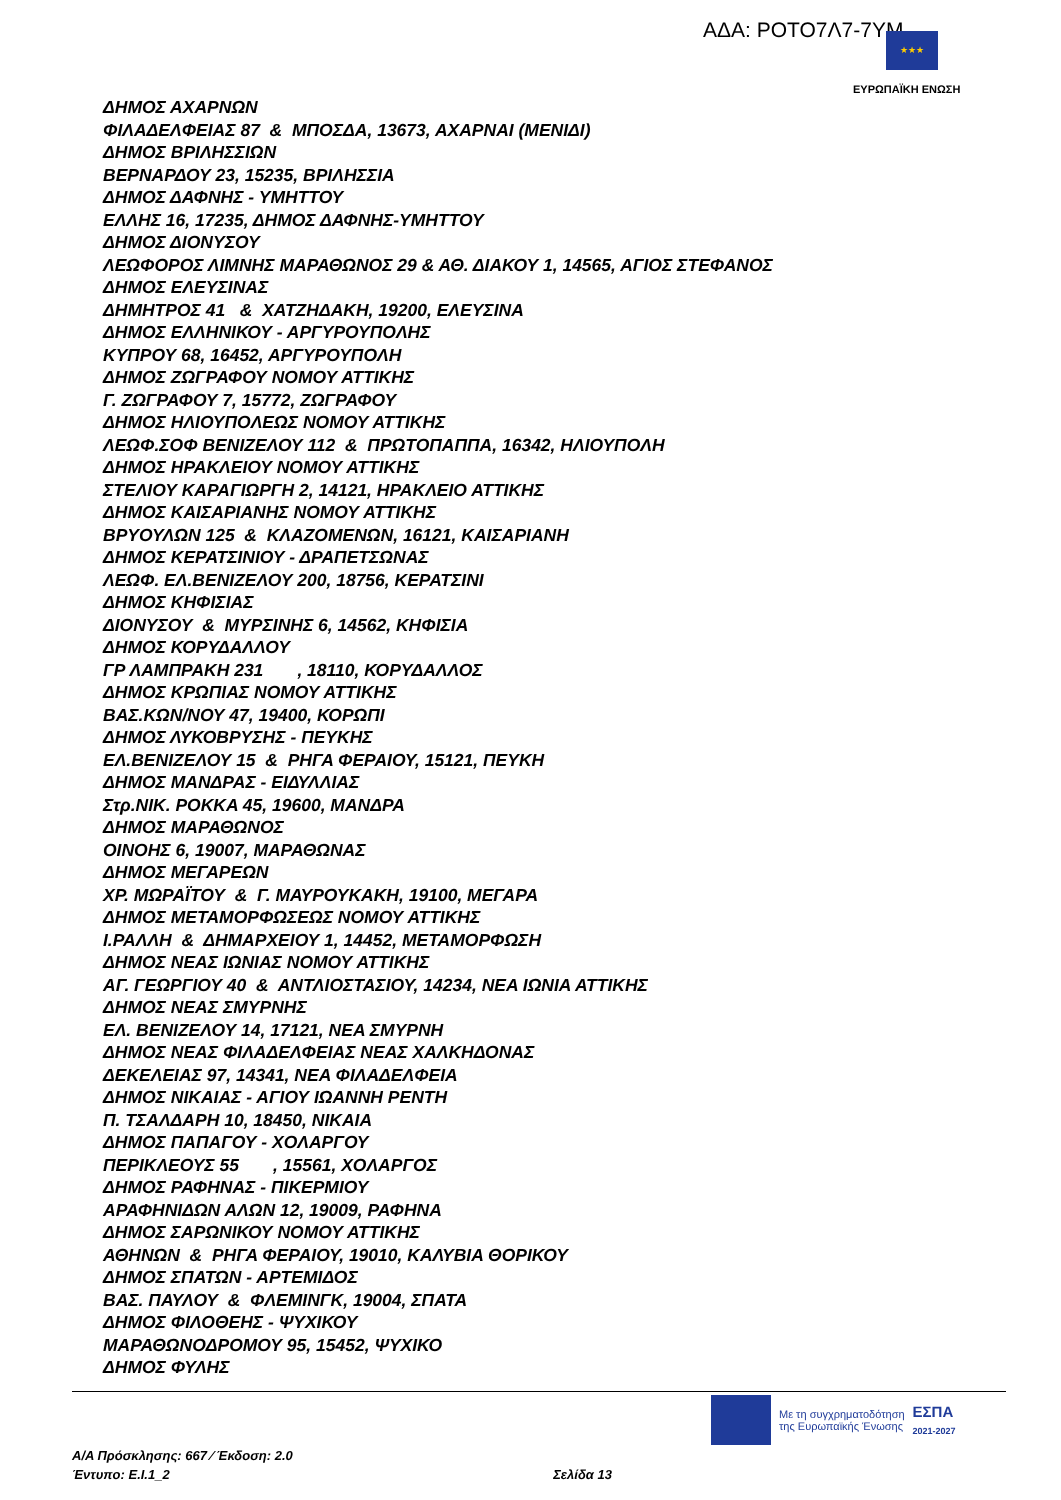ΑΔΑ: ΡΟΤΟ7Λ7-7ΥΜ ★★★
ΕΥΡΩΠΑΪΚΗ ΕΝΩΣΗ
ΔΗΜΟΣ ΑΧΑΡΝΩΝ
ΦΙΛΑΔΕΛΦΕΙΑΣ 87 & ΜΠΟΣΔΑ, 13673, ΑΧΑΡΝΑΙ (ΜΕΝΙΔΙ)
ΔΗΜΟΣ ΒΡΙΛΗΣΣΙΩΝ
ΒΕΡΝΑΡΔΟΥ 23, 15235, ΒΡΙΛΗΣΣΙΑ
ΔΗΜΟΣ ΔΑΦΝΗΣ - ΥΜΗΤΤΟΥ
ΕΛΛΗΣ 16, 17235, ΔΗΜΟΣ ΔΑΦΝΗΣ-ΥΜΗΤΤΟΥ
ΔΗΜΟΣ ΔΙΟΝΥΣΟΥ
ΛΕΩΦΟΡΟΣ ΛΙΜΝΗΣ ΜΑΡΑΘΩΝΟΣ 29 & ΑΘ. ΔΙΑΚΟΥ 1, 14565, ΑΓΙΟΣ ΣΤΕΦΑΝΟΣ
ΔΗΜΟΣ ΕΛΕΥΣΙΝΑΣ
ΔΗΜΗΤΡΟΣ 41 & ΧΑΤΖΗΔΑΚΗ, 19200, ΕΛΕΥΣΙΝΑ
ΔΗΜΟΣ ΕΛΛΗΝΙΚΟΥ - ΑΡΓΥΡΟΥΠΟΛΗΣ
ΚΥΠΡΟΥ 68, 16452, ΑΡΓΥΡΟΥΠΟΛΗ
ΔΗΜΟΣ ΖΩΓΡΑΦΟΥ ΝΟΜΟΥ ΑΤΤΙΚΗΣ
Γ. ΖΩΓΡΑΦΟΥ 7, 15772, ΖΩΓΡΑΦΟΥ
ΔΗΜΟΣ ΗΛΙΟΥΠΟΛΕΩΣ ΝΟΜΟΥ ΑΤΤΙΚΗΣ
ΛΕΩΦ.ΣΟΦ ΒΕΝΙΖΕΛΟΥ 112 & ΠΡΩΤΟΠΑΠΠΑ, 16342, ΗΛΙΟΥΠΟΛΗ
ΔΗΜΟΣ ΗΡΑΚΛΕΙΟΥ ΝΟΜΟΥ ΑΤΤΙΚΗΣ
ΣΤΕΛΙΟΥ ΚΑΡΑΓΙΩΡΓΗ 2, 14121, ΗΡΑΚΛΕΙΟ ΑΤΤΙΚΗΣ
ΔΗΜΟΣ ΚΑΙΣΑΡΙΑΝΗΣ ΝΟΜΟΥ ΑΤΤΙΚΗΣ
ΒΡΥΟΥΛΩΝ 125 & ΚΛΑΖΟΜΕΝΩΝ, 16121, ΚΑΙΣΑΡΙΑΝΗ
ΔΗΜΟΣ ΚΕΡΑΤΣΙΝΙΟΥ - ΔΡΑΠΕΤΣΩΝΑΣ
ΛΕΩΦ. ΕΛ.ΒΕΝΙΖΕΛΟΥ 200, 18756, ΚΕΡΑΤΣΙΝΙ
ΔΗΜΟΣ ΚΗΦΙΣΙΑΣ
ΔΙΟΝΥΣΟΥ & ΜΥΡΣΙΝΗΣ 6, 14562, ΚΗΦΙΣΙΑ
ΔΗΜΟΣ ΚΟΡΥΔΑΛΛΟΥ
ΓΡ ΛΑΜΠΡΑΚΗ 231 , 18110, ΚΟΡΥΔΑΛΛΟΣ
ΔΗΜΟΣ ΚΡΩΠΙΑΣ ΝΟΜΟΥ ΑΤΤΙΚΗΣ
ΒΑΣ.ΚΩΝ/ΝΟΥ 47, 19400, ΚΟΡΩΠΙ
ΔΗΜΟΣ ΛΥΚΟΒΡΥΣΗΣ - ΠΕΥΚΗΣ
ΕΛ.ΒΕΝΙΖΕΛΟΥ 15 & ΡΗΓΑ ΦΕΡΑΙΟΥ, 15121, ΠΕΥΚΗ
ΔΗΜΟΣ ΜΑΝΔΡΑΣ - ΕΙΔΥΛΛΙΑΣ
Στρ.ΝΙΚ. ΡΟΚΚΑ 45, 19600, ΜΑΝΔΡΑ
ΔΗΜΟΣ ΜΑΡΑΘΩΝΟΣ
ΟΙΝΟΗΣ 6, 19007, ΜΑΡΑΘΩΝΑΣ
ΔΗΜΟΣ ΜΕΓΑΡΕΩΝ
ΧΡ. ΜΩΡΑΪΤΟΥ & Γ. ΜΑΥΡΟΥΚΑΚΗ, 19100, ΜΕΓΑΡΑ
ΔΗΜΟΣ ΜΕΤΑΜΟΡΦΩΣΕΩΣ ΝΟΜΟΥ ΑΤΤΙΚΗΣ
Ι.ΡΑΛΛΗ & ΔΗΜΑΡΧΕΙΟΥ 1, 14452, ΜΕΤΑΜΟΡΦΩΣΗ
ΔΗΜΟΣ ΝΕΑΣ ΙΩΝΙΑΣ ΝΟΜΟΥ ΑΤΤΙΚΗΣ
ΑΓ. ΓΕΩΡΓΙΟΥ 40 & ΑΝΤΛΙΟΣΤΑΣΙΟΥ, 14234, ΝΕΑ ΙΩΝΙΑ ΑΤΤΙΚΗΣ
ΔΗΜΟΣ ΝΕΑΣ ΣΜΥΡΝΗΣ
ΕΛ. ΒΕΝΙΖΕΛΟΥ 14, 17121, ΝΕΑ ΣΜΥΡΝΗ
ΔΗΜΟΣ ΝΕΑΣ ΦΙΛΑΔΕΛΦΕΙΑΣ ΝΕΑΣ ΧΑΛΚΗΔΟΝΑΣ
ΔΕΚΕΛΕΙΑΣ 97, 14341, ΝΕΑ ΦΙΛΑΔΕΛΦΕΙΑ
ΔΗΜΟΣ ΝΙΚΑΙΑΣ - ΑΓΙΟΥ ΙΩΑΝΝΗ ΡΕΝΤΗ
Π. ΤΣΑΛΔΑΡΗ 10, 18450, ΝΙΚΑΙΑ
ΔΗΜΟΣ ΠΑΠΑΓΟΥ - ΧΟΛΑΡΓΟΥ
ΠΕΡΙΚΛΕΟΥΣ 55 , 15561, ΧΟΛΑΡΓΟΣ
ΔΗΜΟΣ ΡΑΦΗΝΑΣ - ΠΙΚΕΡΜΙΟΥ
ΑΡΑΦΗΝΙΔΩΝ ΑΛΩΝ 12, 19009, ΡΑΦΗΝΑ
ΔΗΜΟΣ ΣΑΡΩΝΙΚΟΥ ΝΟΜΟΥ ΑΤΤΙΚΗΣ
ΑΘΗΝΩΝ & ΡΗΓΑ ΦΕΡΑΙΟΥ, 19010, ΚΑΛΥΒΙΑ ΘΟΡΙΚΟΥ
ΔΗΜΟΣ ΣΠΑΤΩΝ - ΑΡΤΕΜΙΔΟΣ
ΒΑΣ. ΠΑΥΛΟΥ & ΦΛΕΜΙΝΓΚ, 19004, ΣΠΑΤΑ
ΔΗΜΟΣ ΦΙΛΟΘΕΗΣ - ΨΥΧΙΚΟΥ
ΜΑΡΑΘΩΝΟΔΡΟΜΟΥ 95, 15452, ΨΥΧΙΚΟ
ΔΗΜΟΣ ΦΥΛΗΣ
Με τη συγχρηματοδότηση
της Ευρωπαϊκής Ένωσης
ΕΣΠΑ
2021-2027
Α/Α Πρόσκλησης: 667 ⁄ Έκδοση: 2.0
Έντυπο: Ε.Ι.1_2 Σελίδα 13